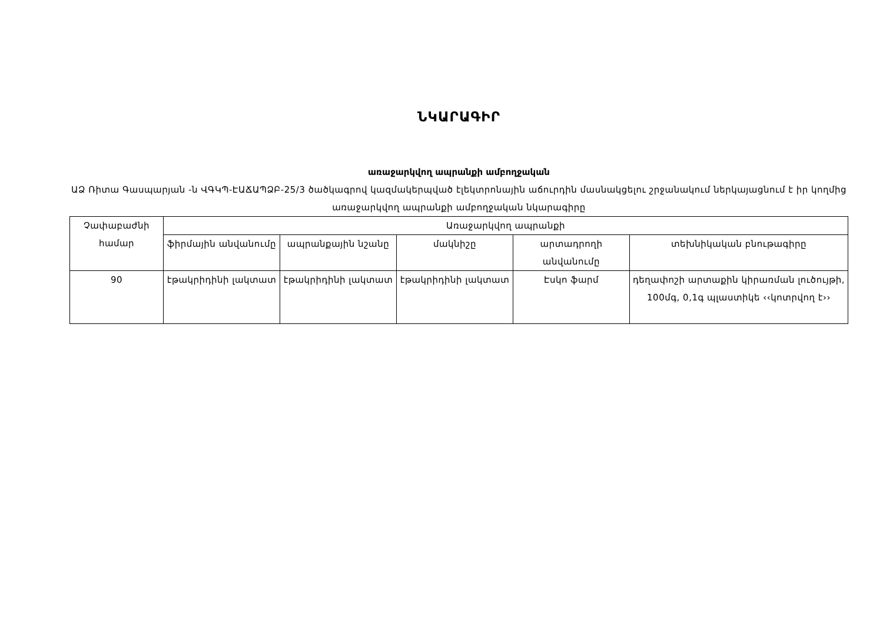ՆԿԱՐԱԳԻՐ
առաջարկվող ապրանքի ամբողջական
ԱՁ Ռիտա Գասպարյան -ն ՎԳԿՊ-ԷԱՃԱՊՁԲ-25/3 ծածկագրով կազմակերպված էլեկտրոնային աճուրդին մասնակցելու շրջանակում ներկայացնում է իր կողմից առաջարկվող ապրանքի ամբողջական նկարագիրը
| Չափաբաժնի համար | Առաջարկվող ապրանքի | | | | |
| --- | --- | --- | --- | --- | --- |
| | ֆիրմային անվանումը | ապրանքային նշանը | մակնիշը | արտադրողի անվանումը | տեխնիկական բնութագիրը |
| 90 | էթակրիդինի լակտատ | էթակրիդինի լակտատ | էթակրիդինի լակտատ | Էսկո ֆարմ | դեղափոշի արտաքին կիրառման լուծույթի, 100մգ, 0,1գ պլաստիկե ‹‹կոտրվող է›› |